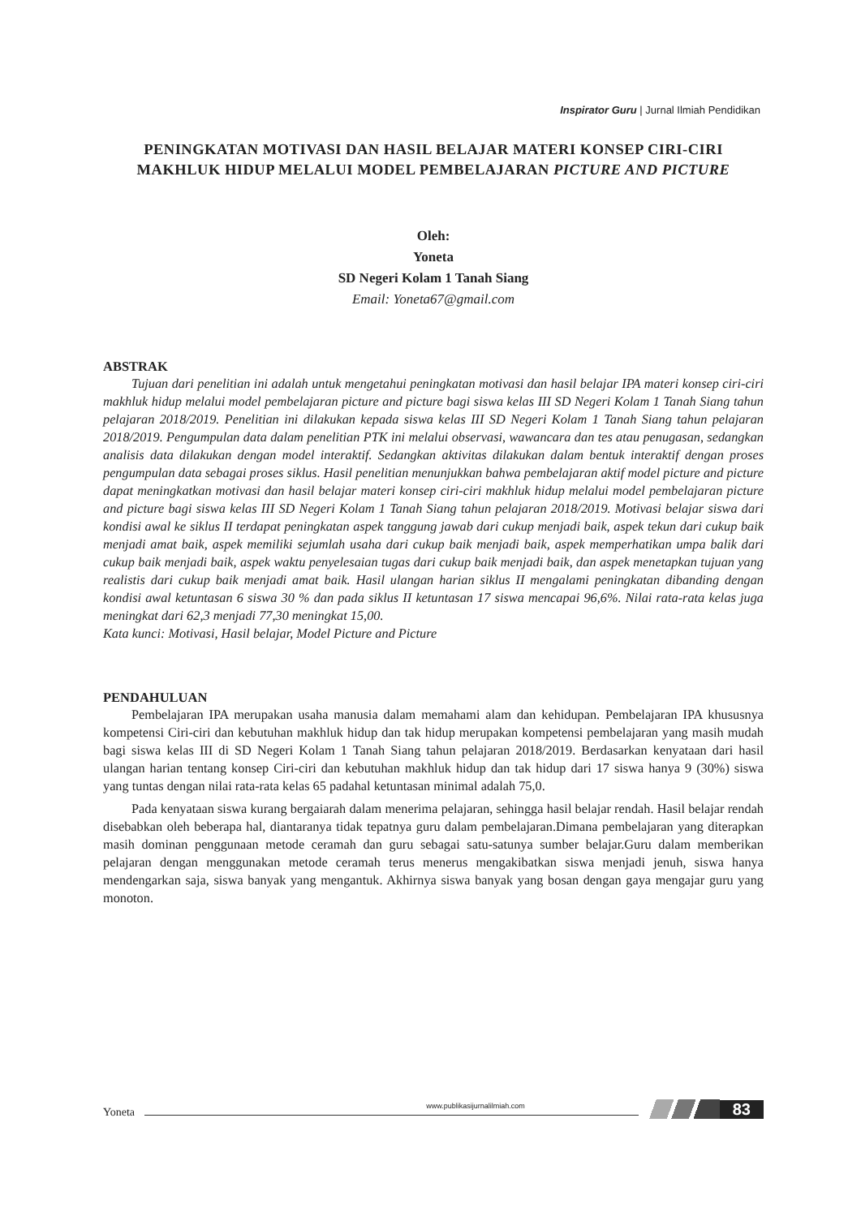Inspirator Guru | Jurnal Ilmiah Pendidikan
PENINGKATAN MOTIVASI DAN HASIL BELAJAR MATERI KONSEP CIRI-CIRI MAKHLUK HIDUP MELALUI MODEL PEMBELAJARAN PICTURE AND PICTURE
Oleh:
Yoneta
SD Negeri Kolam 1 Tanah Siang
Email: Yoneta67@gmail.com
ABSTRAK
Tujuan dari penelitian ini adalah untuk mengetahui peningkatan motivasi dan hasil belajar IPA materi konsep ciri-ciri makhluk hidup melalui model pembelajaran picture and picture bagi siswa kelas III SD Negeri Kolam 1 Tanah Siang tahun pelajaran 2018/2019. Penelitian ini dilakukan kepada siswa kelas III SD Negeri Kolam 1 Tanah Siang tahun pelajaran 2018/2019. Pengumpulan data dalam penelitian PTK ini melalui observasi, wawancara dan tes atau penugasan, sedangkan analisis data dilakukan dengan model interaktif. Sedangkan aktivitas dilakukan dalam bentuk interaktif dengan proses pengumpulan data sebagai proses siklus. Hasil penelitian menunjukkan bahwa pembelajaran aktif model picture and picture dapat meningkatkan motivasi dan hasil belajar materi konsep ciri-ciri makhluk hidup melalui model pembelajaran picture and picture bagi siswa kelas III SD Negeri Kolam 1 Tanah Siang tahun pelajaran 2018/2019. Motivasi belajar siswa dari kondisi awal ke siklus II terdapat peningkatan aspek tanggung jawab dari cukup menjadi baik, aspek tekun dari cukup baik menjadi amat baik, aspek memiliki sejumlah usaha dari cukup baik menjadi baik, aspek memperhatikan umpa balik dari cukup baik menjadi baik, aspek waktu penyelesaian tugas dari cukup baik menjadi baik, dan aspek menetapkan tujuan yang realistis dari cukup baik menjadi amat baik. Hasil ulangan harian siklus II mengalami peningkatan dibanding dengan kondisi awal ketuntasan 6 siswa 30 % dan pada siklus II ketuntasan 17 siswa mencapai 96,6%. Nilai rata-rata kelas juga meningkat dari 62,3 menjadi 77,30 meningkat 15,00.
Kata kunci: Motivasi, Hasil belajar, Model Picture and Picture
PENDAHULUAN
Pembelajaran IPA merupakan usaha manusia dalam memahami alam dan kehidupan. Pembelajaran IPA khususnya kompetensi Ciri-ciri dan kebutuhan makhluk hidup dan tak hidup merupakan kompetensi pembelajaran yang masih mudah bagi siswa kelas III di SD Negeri Kolam 1 Tanah Siang tahun pelajaran 2018/2019. Berdasarkan kenyataan dari hasil ulangan harian tentang konsep Ciri-ciri dan kebutuhan makhluk hidup dan tak hidup dari 17 siswa hanya 9 (30%) siswa yang tuntas dengan nilai rata-rata kelas 65 padahal ketuntasan minimal adalah 75,0.
Pada kenyataan siswa kurang bergaiarah dalam menerima pelajaran, sehingga hasil belajar rendah. Hasil belajar rendah disebabkan oleh beberapa hal, diantaranya tidak tepatnya guru dalam pembelajaran.Dimana pembelajaran yang diterapkan masih dominan penggunaan metode ceramah dan guru sebagai satu-satunya sumber belajar.Guru dalam memberikan pelajaran dengan menggunakan metode ceramah terus menerus mengakibatkan siswa menjadi jenuh, siswa hanya mendengarkan saja, siswa banyak yang mengantuk. Akhirnya siswa banyak yang bosan dengan gaya mengajar guru yang monoton.
Yoneta
www.publikasijurnalilmiah.com
83